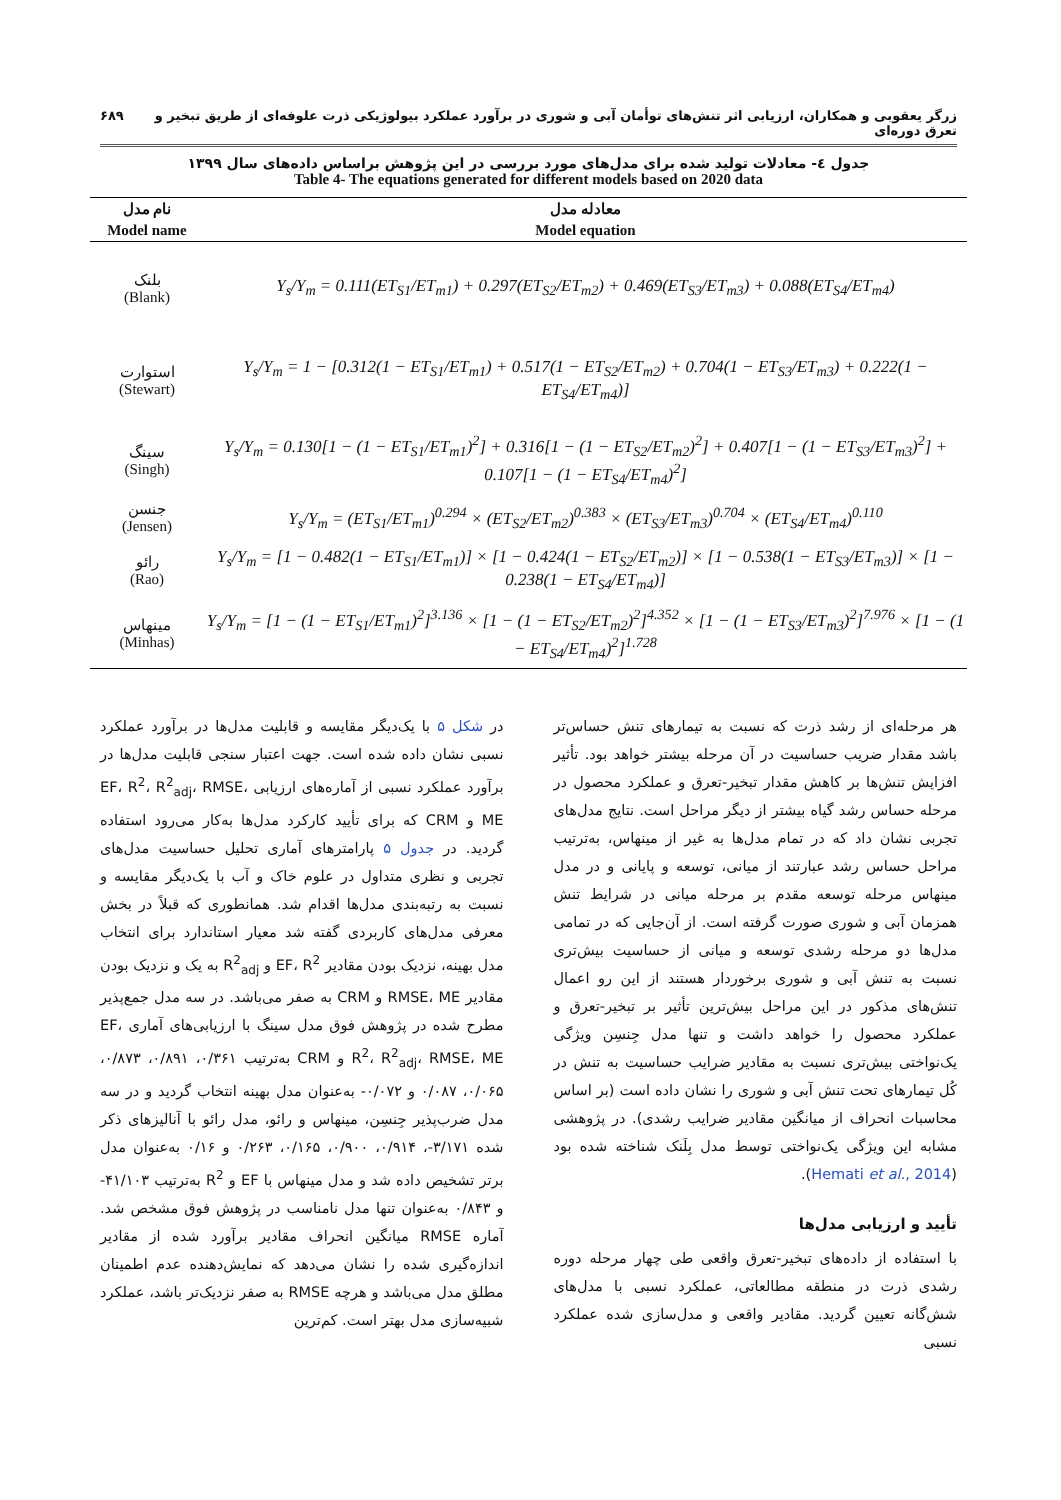زرگر یعقوبی و همکاران، ارزیابی اثر تنش‌های توأمان آبی و شوری در برآورد عملکرد بیولوژیکی ذرت علوفه‌ای از طریق تبخیر و تعرق دوره‌ای ۶۸۹
جدول ٤- معادلات تولید شده برای مدل‌های مورد بررسی در این پژوهش براساس داده‌های سال ۱۳۹۹
Table 4- The equations generated for different models based on 2020 data
| نام مدل | معادله مدل |
| --- | --- |
| Model name | Model equation |
| بلنک (Blank) | Y<sub>s</sub>/Y<sub>m</sub> = 0.111(ET<sub>S1</sub>/ET<sub>m1</sub>) + 0.297(ET<sub>S2</sub>/ET<sub>m2</sub>) + 0.469(ET<sub>S3</sub>/ET<sub>m3</sub>) + 0.088(ET<sub>S4</sub>/ET<sub>m4</sub>) |
| استوارت (Stewart) | Y<sub>s</sub>/Y<sub>m</sub> = 1 − [0.312(1 − ET<sub>S1</sub>/ET<sub>m1</sub>) + 0.517(1 − ET<sub>S2</sub>/ET<sub>m2</sub>) + 0.704(1 − ET<sub>S3</sub>/ET<sub>m3</sub>) + 0.222(1 − ET<sub>S4</sub>/ET<sub>m4</sub>)] |
| سینگ (Singh) | Y<sub>s</sub>/Y<sub>m</sub> = 0.130[1 − (1 − ET<sub>S1</sub>/ET<sub>m1</sub>)<sup>2</sup>] + 0.316[1 − (1 − ET<sub>S2</sub>/ET<sub>m2</sub>)<sup>2</sup>] + 0.407[1 − (1 − ET<sub>S3</sub>/ET<sub>m3</sub>)<sup>2</sup>] + 0.107[1 − (1 − ET<sub>S4</sub>/ET<sub>m4</sub>)<sup>2</sup>] |
| جنسن (Jensen) | Y<sub>s</sub>/Y<sub>m</sub> = (ET<sub>S1</sub>/ET<sub>m1</sub>)<sup>0.294</sup> × (ET<sub>S2</sub>/ET<sub>m2</sub>)<sup>0.383</sup> × (ET<sub>S3</sub>/ET<sub>m3</sub>)<sup>0.704</sup> × (ET<sub>S4</sub>/ET<sub>m4</sub>)<sup>0.110</sup> |
| رائو (Rao) | Y<sub>s</sub>/Y<sub>m</sub> = [1 − 0.482(1 − ET<sub>S1</sub>/ET<sub>m1</sub>)] × [1 − 0.424(1 − ET<sub>S2</sub>/ET<sub>m2</sub>)] × [1 − 0.538(1 − ET<sub>S3</sub>/ET<sub>m3</sub>)] × [1 − 0.238(1 − ET<sub>S4</sub>/ET<sub>m4</sub>)] |
| مینهاس (Minhas) | Y<sub>s</sub>/Y<sub>m</sub> = [1 − (1 − ET<sub>S1</sub>/ET<sub>m1</sub>)<sup>2</sup>]<sup>3.136</sup> × [1 − (1 − ET<sub>S2</sub>/ET<sub>m2</sub>)<sup>2</sup>]<sup>4.352</sup> × [1 − (1 − ET<sub>S3</sub>/ET<sub>m3</sub>)<sup>2</sup>]<sup>7.976</sup> × [1 − (1 − ET<sub>S4</sub>/ET<sub>m4</sub>)<sup>2</sup>]<sup>1.728</sup> |
هر مرحله‌ای از رشد ذرت که نسبت به تیمارهای تنش حساس‌تر باشد مقدار ضریب حساسیت در آن مرحله بیشتر خواهد بود. تأثیر افزایش تنش‌ها بر کاهش مقدار تبخیر-تعرق و عملکرد محصول در مرحله حساس رشد گیاه بیشتر از دیگر مراحل است. نتایج مدل‌های تجربی نشان داد که در تمام مدل‌ها به غیر از مینهاس، به‌ترتیب مراحل حساس رشد عبارتند از میانی، توسعه و پایانی و در مدل مینهاس مرحله توسعه مقدم بر مرحله میانی در شرایط تنش همزمان آبی و شوری صورت گرفته است. از آن‌جایی که در تمامی مدل‌ها دو مرحله رشدی توسعه و میانی از حساسیت بیش‌تری نسبت به تنش آبی و شوری برخوردار هستند از این رو اعمال تنش‌های مذکور در این مراحل بیش‌ترین تأثیر بر تبخیر-تعرق و عملکرد محصول را خواهد داشت و تنها مدل جِنسِن ویژگی یک‌نواختی بیش‌تری نسبت به مقادیر ضرایب حساسیت به تنش در کُل تیمارهای تحت تنش آبی و شوری را نشان داده است (بر اساس محاسبات انحراف از میانگین مقادیر ضرایب رشدی). در پژوهشی مشابه این ویژگی یک‌نواختی توسط مدل بِلَنک شناخته شده بود (Hemati et al., 2014).
تأیید و ارزیابی مدل‌ها
با استفاده از داده‌های تبخیر-تعرق واقعی طی چهار مرحله دوره رشدی ذرت در منطقه مطالعاتی، عملکرد نسبی با مدل‌های شش‌گانه تعیین گردید. مقادیر واقعی و مدل‌سازی شده عملکرد نسبی
در شکل ۵ با یک‌دیگر مقایسه و قابلیت مدل‌ها در برآورد عملکرد نسبی نشان داده شده است. جهت اعتبار سنجی قابلیت مدل‌ها در برآورد عملکرد نسبی از آماره‌های ارزیابی EF، R<sup>2</sup>، R<sup>2</sup><sub>adj</sub>، RMSE، ME و CRM که برای تأیید کارکرد مدل‌ها به‌کار می‌رود استفاده گردید. در جدول ۵ پارامترهای آماری تحلیل حساسیت مدل‌های تجربی و نظری متداول در علوم خاک و آب با یک‌دیگر مقایسه و نسبت به رتبه‌بندی مدل‌ها اقدام شد. همانطوری که قبلاً در بخش معرفی مدل‌های کاربردی گفته شد معیار استاندارد برای انتخاب مدل بهینه، نزدیک بودن مقادیر EF، R<sup>2</sup> و R<sup>2</sup><sub>adj</sub> به یک و نزدیک بودن مقادیر RMSE، ME و CRM به صفر می‌باشد. در سه مدل جمع‌پذیر مطرح شده در پژوهش فوق مدل سینگ با ارزیابی‌های آماری EF، R<sup>2</sup>، R<sup>2</sup><sub>adj</sub>، RMSE، ME و CRM به‌ترتیب ۰/۳۶۱، ۰/۸۹۱، ۰/۸۷۳، ۰/۰۶۵، ۰/۰۸۷ و ۰/۰۷۲- به‌عنوان مدل بهینه انتخاب گردید و در سه مدل ضرب‌پذیر جِنسِن، مینهاس و رائو، مدل رائو با آنالیزهای ذکر شده ۳/۱۷۱-، ۰/۹۱۴، ۰/۹۰۰، ۰/۱۶۵، ۰/۲۶۳ و ۰/۱۶ به‌عنوان مدل برتر تشخیص داده شد و مدل مینهاس با EF و R<sup>2</sup> به‌ترتیب ۴۱/۱۰۳- و ۰/۸۴۳ به‌عنوان تنها مدل نامناسب در پژوهش فوق مشخص شد. آماره RMSE میانگین انحراف مقادیر برآورد شده از مقادیر اندازه‌گیری شده را نشان می‌دهد که نمایش‌دهنده عدم اطمینان مطلق مدل می‌باشد و هرچه RMSE به صفر نزدیک‌تر باشد، عملکرد شبیه‌سازی مدل بهتر است. کم‌ترین